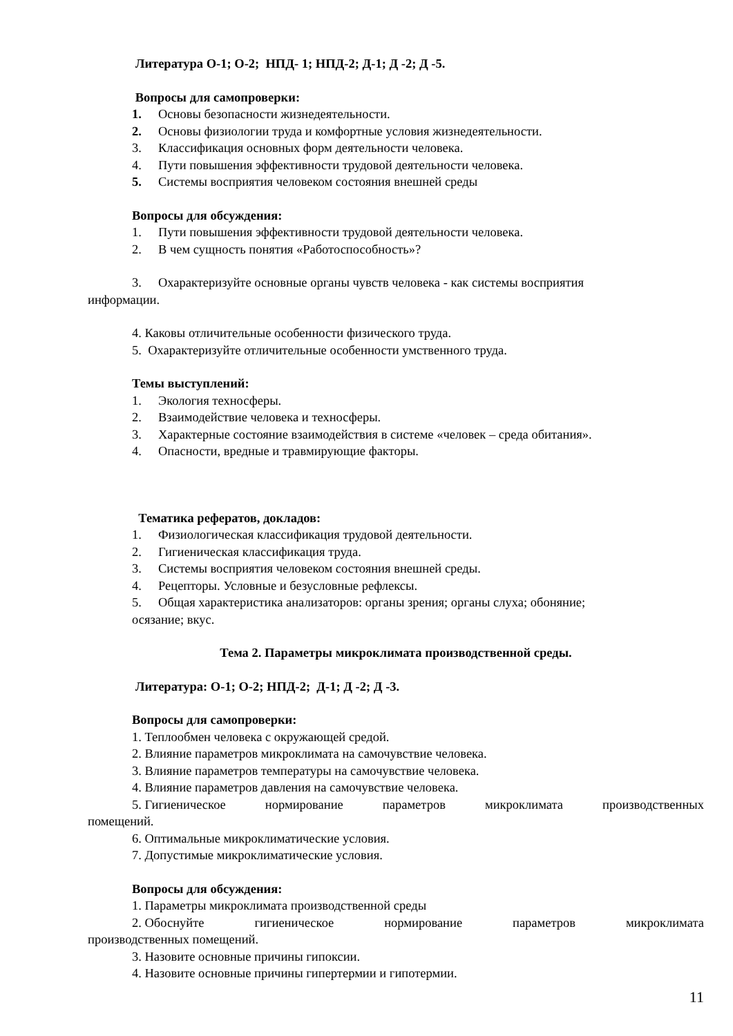Литература О-1; О-2; НПД- 1; НПД-2; Д-1; Д -2; Д -5.
Вопросы для самопроверки:
1. Основы безопасности жизнедеятельности.
2. Основы физиологии труда и комфортные условия жизнедеятельности.
3. Классификация основных форм деятельности человека.
4. Пути повышения эффективности трудовой деятельности человека.
5. Системы восприятия человеком состояния внешней среды
Вопросы для обсуждения:
1. Пути повышения эффективности трудовой деятельности человека.
2. В чем сущность понятия «Работоспособность»?
3. Охарактеризуйте основные органы чувств человека - как системы восприятия
информации.
4. Каковы отличительные особенности физического труда.
5. Охарактеризуйте отличительные особенности умственного труда.
Темы выступлений:
1. Экология техносферы.
2. Взаимодействие человека и техносферы.
3. Характерные состояние взаимодействия в системе «человек – среда обитания».
4. Опасности, вредные и травмирующие факторы.
Тематика рефератов, докладов:
1. Физиологическая классификация трудовой деятельности.
2. Гигиеническая классификация труда.
3. Системы восприятия человеком состояния внешней среды.
4. Рецепторы. Условные и безусловные рефлексы.
5. Общая характеристика анализаторов: органы зрения; органы слуха; обоняние;
осязание; вкус.
Тема 2. Параметры микроклимата производственной среды.
Литература: О-1; О-2; НПД-2; Д-1; Д -2; Д -3.
Вопросы для самопроверки:
1. Теплообмен человека с окружающей средой.
2. Влияние параметров микроклимата на самочувствие человека.
3. Влияние параметров температуры на самочувствие человека.
4. Влияние параметров давления на самочувствие человека.
5. Гигиеническое нормирование параметров микроклимата производственных
помещений.
6. Оптимальные микроклиматические условия.
7. Допустимые микроклиматические условия.
Вопросы для обсуждения:
1. Параметры микроклимата производственной среды
2. Обоснуйте гигиеническое нормирование параметров микроклимата
производственных помещений.
3. Назовите основные причины гипоксии.
4. Назовите основные причины гипертермии и гипотермии.
11